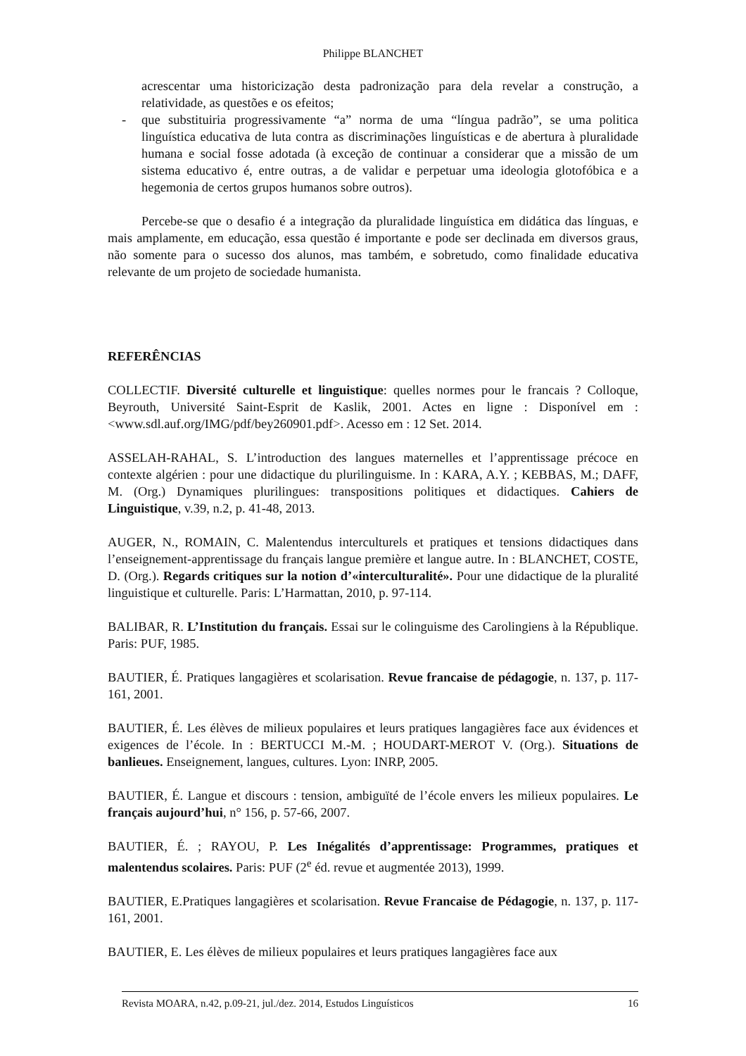Philippe BLANCHET
acrescentar uma historicização desta padronização para dela revelar a construção, a relatividade, as questões e os efeitos;
- que substituiria progressivamente “a” norma de uma “língua padrão”, se uma politica linguística educativa de luta contra as discriminações linguísticas e de abertura à pluralidade humana e social fosse adotada (à exceção de continuar a considerar que a missão de um sistema educativo é, entre outras, a de validar e perpetuar uma ideologia glotofóbica e a hegemonia de certos grupos humanos sobre outros).
Percebe-se que o desafio é a integração da pluralidade linguística em didática das línguas, e mais amplamente, em educação, essa questão é importante e pode ser declinada em diversos graus, não somente para o sucesso dos alunos, mas também, e sobretudo, como finalidade educativa relevante de um projeto de sociedade humanista.
REFERÊNCIAS
COLLECTIF. Diversité culturelle et linguistique: quelles normes pour le francais ? Colloque, Beyrouth, Université Saint-Esprit de Kaslik, 2001. Actes en ligne : Disponível em : <www.sdl.auf.org/IMG/pdf/bey260901.pdf>. Acesso em : 12 Set. 2014.
ASSELAH-RAHAL, S. L’introduction des langues maternelles et l’apprentissage précoce en contexte algérien : pour une didactique du plurilinguisme. In : KARA, A.Y. ; KEBBAS, M.; DAFF, M. (Org.) Dynamiques plurilingues: transpositions politiques et didactiques. Cahiers de Linguistique, v.39, n.2, p. 41-48, 2013.
AUGER, N., ROMAIN, C. Malentendus interculturels et pratiques et tensions didactiques dans l’enseignement-apprentissage du français langue première et langue autre. In : BLANCHET, COSTE, D. (Org.). Regards critiques sur la notion d’«interculturalité». Pour une didactique de la pluralité linguistique et culturelle. Paris: L’Harmattan, 2010, p. 97-114.
BALIBAR, R. L’Institution du français. Essai sur le colinguisme des Carolingiens à la République. Paris: PUF, 1985.
BAUTIER, É. Pratiques langagières et scolarisation. Revue francaise de pédagogie, n. 137, p. 117-161, 2001.
BAUTIER, É. Les élèves de milieux populaires et leurs pratiques langagières face aux évidences et exigences de l’école. In : BERTUCCI M.-M. ; HOUDART-MEROT V. (Org.). Situations de banlieues. Enseignement, langues, cultures. Lyon: INRP, 2005.
BAUTIER, É. Langue et discours : tension, ambiguïté de l’école envers les milieux populaires. Le français aujourd’hui, n° 156, p. 57-66, 2007.
BAUTIER, É. ; RAYOU, P. Les Inégalités d’apprentissage: Programmes, pratiques et malentendus scolaires. Paris: PUF (2<sup>e</sup> éd. revue et augmentée 2013), 1999.
BAUTIER, E.Pratiques langagières et scolarisation. Revue Francaise de Pédagogie, n. 137, p. 117-161, 2001.
BAUTIER, E. Les élèves de milieux populaires et leurs pratiques langagières face aux
Revista MOARA, n.42, p.09-21, jul./dez. 2014, Estudos Linguísticos 16